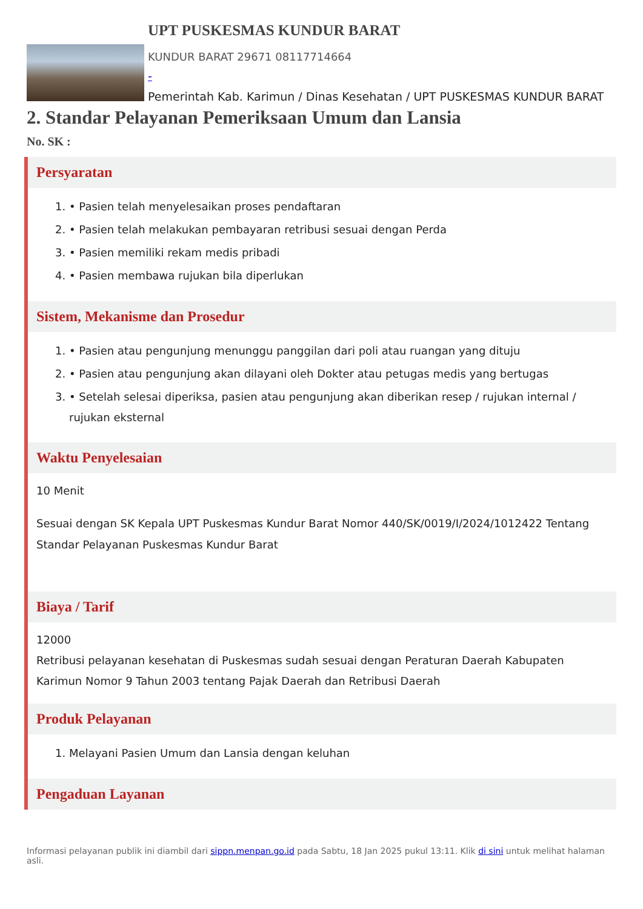UPT PUSKESMAS KUNDUR BARAT
KUNDUR BARAT 29671 08117714664
-
Pemerintah Kab. Karimun / Dinas Kesehatan / UPT PUSKESMAS KUNDUR BARAT
2. Standar Pelayanan Pemeriksaan Umum dan Lansia
No. SK :
Persyaratan
1. • Pasien telah menyelesaikan proses pendaftaran
2. • Pasien telah melakukan pembayaran retribusi sesuai dengan Perda
3. • Pasien memiliki rekam medis pribadi
4. • Pasien membawa rujukan bila diperlukan
Sistem, Mekanisme dan Prosedur
1. • Pasien atau pengunjung menunggu panggilan dari poli atau ruangan yang dituju
2. • Pasien atau pengunjung akan dilayani oleh Dokter atau petugas medis yang bertugas
3. • Setelah selesai diperiksa, pasien atau pengunjung akan diberikan resep / rujukan internal / rujukan eksternal
Waktu Penyelesaian
10 Menit
Sesuai dengan SK Kepala UPT Puskesmas Kundur Barat Nomor 440/SK/0019/I/2024/1012422 Tentang Standar Pelayanan Puskesmas Kundur Barat
Biaya / Tarif
12000
Retribusi pelayanan kesehatan di Puskesmas sudah sesuai dengan Peraturan Daerah Kabupaten Karimun Nomor 9 Tahun 2003 tentang Pajak Daerah dan Retribusi Daerah
Produk Pelayanan
1. Melayani Pasien Umum dan Lansia dengan keluhan
Pengaduan Layanan
Informasi pelayanan publik ini diambil dari sippn.menpan.go.id pada Sabtu, 18 Jan 2025 pukul 13:11. Klik di sini untuk melihat halaman asli.